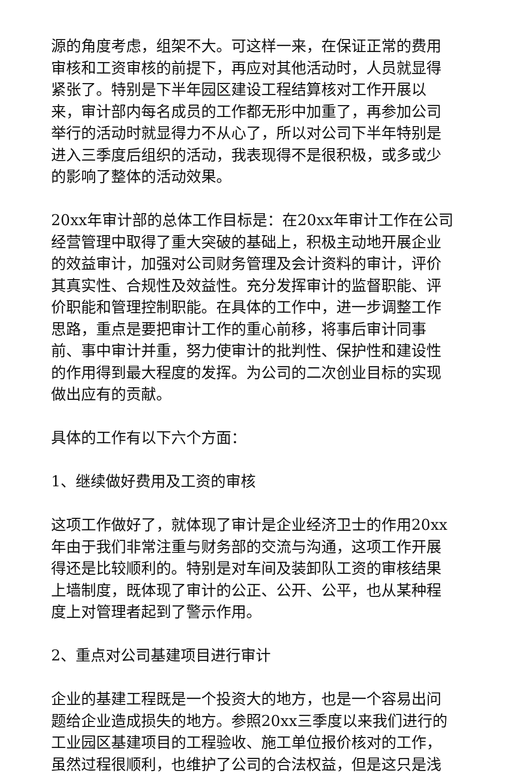源的角度考虑，组架不大。可这样一来，在保证正常的费用审核和工资审核的前提下，再应对其他活动时，人员就显得紧张了。特别是下半年园区建设工程结算核对工作开展以来，审计部内每名成员的工作都无形中加重了，再参加公司举行的活动时就显得力不从心了，所以对公司下半年特别是进入三季度后组织的活动，我表现得不是很积极，或多或少的影响了整体的活动效果。
20xx年审计部的总体工作目标是：在20xx年审计工作在公司经营管理中取得了重大突破的基础上，积极主动地开展企业的效益审计，加强对公司财务管理及会计资料的审计，评价其真实性、合规性及效益性。充分发挥审计的监督职能、评价职能和管理控制职能。在具体的工作中，进一步调整工作思路，重点是要把审计工作的重心前移，将事后审计同事前、事中审计并重，努力使审计的批判性、保护性和建设性的作用得到最大程度的发挥。为公司的二次创业目标的实现做出应有的贡献。
具体的工作有以下六个方面：
1、继续做好费用及工资的审核
这项工作做好了，就体现了审计是企业经济卫士的作用20xx年由于我们非常注重与财务部的交流与沟通，这项工作开展得还是比较顺利的。特别是对车间及装卸队工资的审核结果上墙制度，既体现了审计的公正、公开、公平，也从某种程度上对管理者起到了警示作用。
2、重点对公司基建项目进行审计
企业的基建工程既是一个投资大的地方，也是一个容易出问题给企业造成损失的地方。参照20xx三季度以来我们进行的工业园区基建项目的工程验收、施工单位报价核对的工作，虽然过程很顺利，也维护了公司的合法权益，但是这只是浅